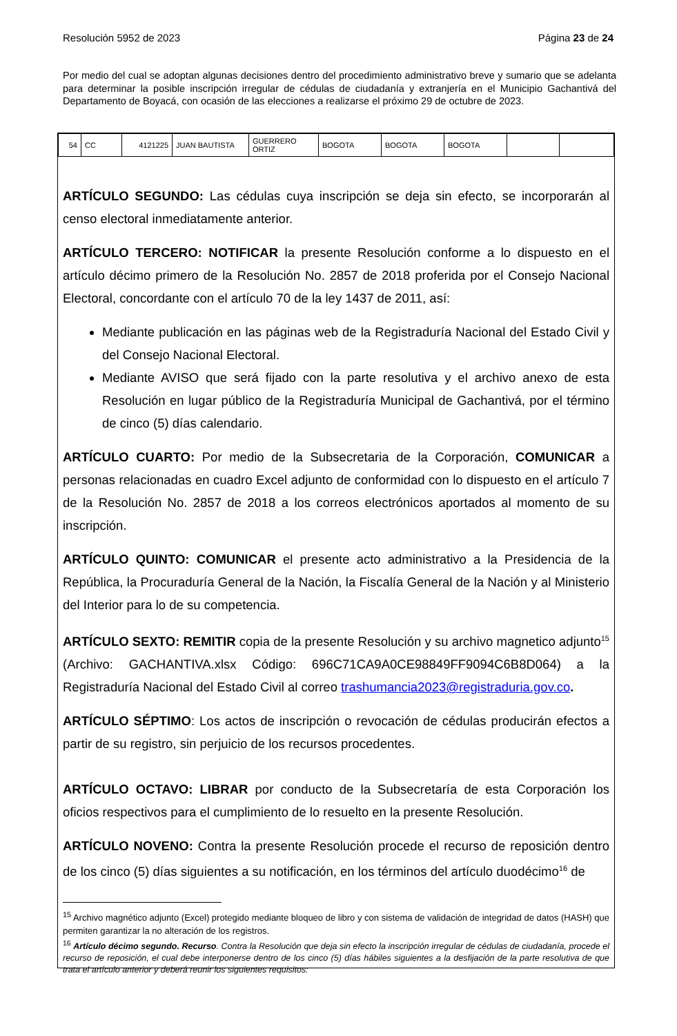Resolución 5952 de 2023 Página 23 de 24
Por medio del cual se adoptan algunas decisiones dentro del procedimiento administrativo breve y sumario que se adelanta para determinar la posible inscripción irregular de cédulas de ciudadanía y extranjería en el Municipio Gachantivá del Departamento de Boyacá, con ocasión de las elecciones a realizarse el próximo 29 de octubre de 2023.
| 54 | CC | 4121225 | JUAN BAUTISTA | GUERRERO ORTIZ | BOGOTA | BOGOTA | BOGOTA | | |
ARTÍCULO SEGUNDO: Las cédulas cuya inscripción se deja sin efecto, se incorporarán al censo electoral inmediatamente anterior.
ARTÍCULO TERCERO: NOTIFICAR la presente Resolución conforme a lo dispuesto en el artículo décimo primero de la Resolución No. 2857 de 2018 proferida por el Consejo Nacional Electoral, concordante con el artículo 70 de la ley 1437 de 2011, así:
Mediante publicación en las páginas web de la Registraduría Nacional del Estado Civil y del Consejo Nacional Electoral.
Mediante AVISO que será fijado con la parte resolutiva y el archivo anexo de esta Resolución en lugar público de la Registraduría Municipal de Gachantivá, por el término de cinco (5) días calendario.
ARTÍCULO CUARTO: Por medio de la Subsecretaria de la Corporación, COMUNICAR a personas relacionadas en cuadro Excel adjunto de conformidad con lo dispuesto en el artículo 7 de la Resolución No. 2857 de 2018 a los correos electrónicos aportados al momento de su inscripción.
ARTÍCULO QUINTO: COMUNICAR el presente acto administrativo a la Presidencia de la República, la Procuraduría General de la Nación, la Fiscalía General de la Nación y al Ministerio del Interior para lo de su competencia.
ARTÍCULO SEXTO: REMITIR copia de la presente Resolución y su archivo magnetico adjunto<sup>15</sup> (Archivo: GACHANTIVA.xlsx Código: 696C71CA9A0CE98849FF9094C6B8D064) a la Registraduría Nacional del Estado Civil al correo trashumancia2023@registraduria.gov.co.
ARTÍCULO SÉPTIMO: Los actos de inscripción o revocación de cédulas producirán efectos a partir de su registro, sin perjuicio de los recursos procedentes.
ARTÍCULO OCTAVO: LIBRAR por conducto de la Subsecretaría de esta Corporación los oficios respectivos para el cumplimiento de lo resuelto en la presente Resolución.
ARTÍCULO NOVENO: Contra la presente Resolución procede el recurso de reposición dentro de los cinco (5) días siguientes a su notificación, en los términos del artículo duodécimo<sup>16</sup> de
<sup>15</sup> Archivo magnético adjunto (Excel) protegido mediante bloqueo de libro y con sistema de validación de integridad de datos (HASH) que permiten garantizar la no alteración de los registros.
<sup>16</sup> Artículo décimo segundo. Recurso. Contra la Resolución que deja sin efecto la inscripción irregular de cédulas de ciudadanía, procede el recurso de reposición, el cual debe interponerse dentro de los cinco (5) días hábiles siguientes a la desfijación de la parte resolutiva de que trata el artículo anterior y deberá reunir los siguientes requisitos: